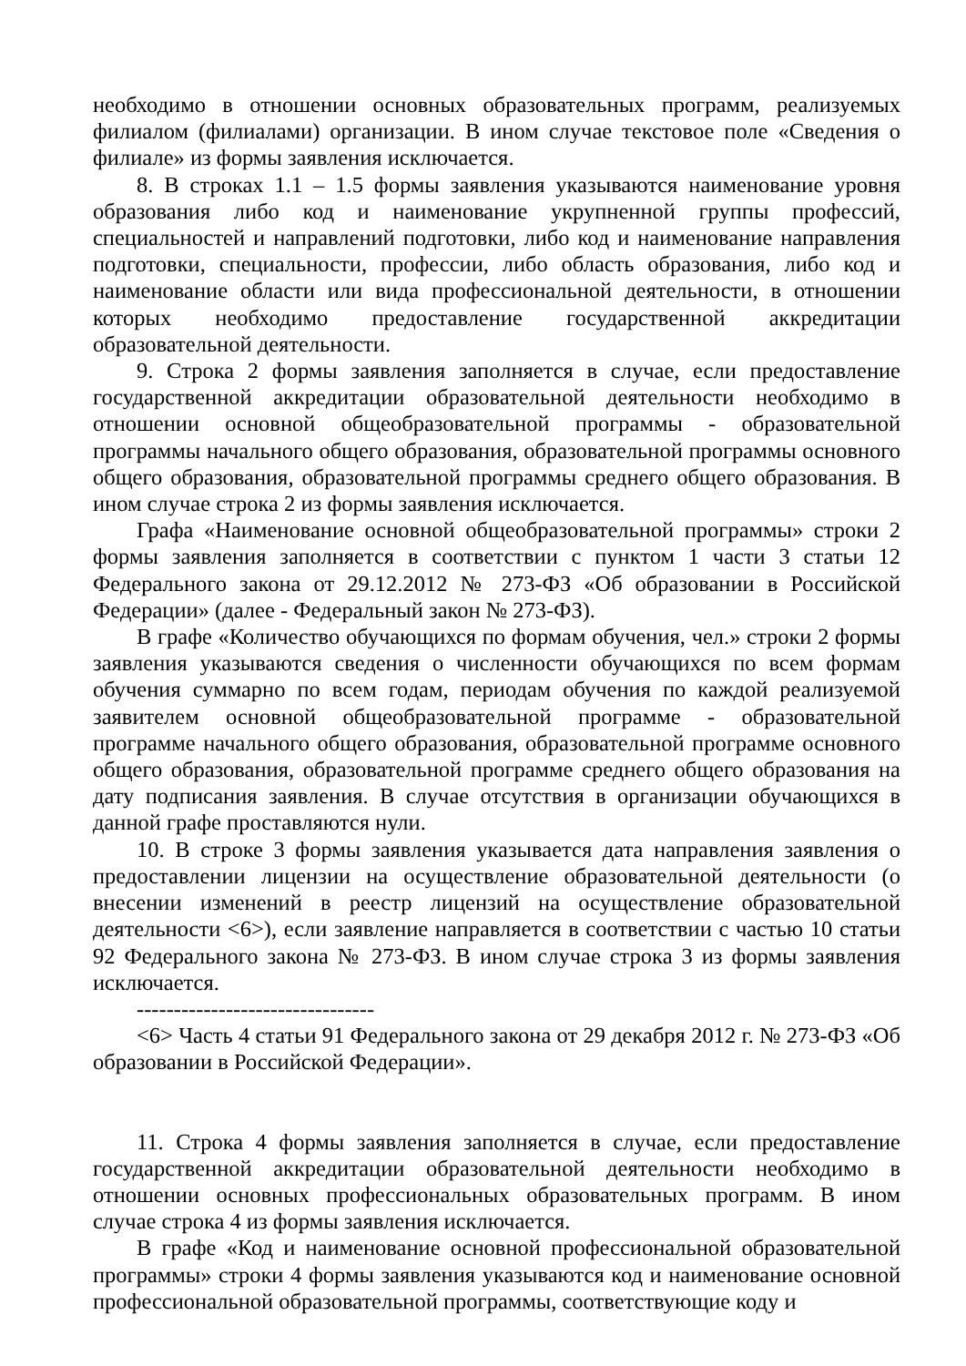необходимо в отношении основных образовательных программ, реализуемых филиалом (филиалами) организации. В ином случае текстовое поле «Сведения о филиале» из формы заявления исключается.
8. В строках 1.1 – 1.5 формы заявления указываются наименование уровня образования либо код и наименование укрупненной группы профессий, специальностей и направлений подготовки, либо код и наименование направления подготовки, специальности, профессии, либо область образования, либо код и наименование области или вида профессиональной деятельности, в отношении которых необходимо предоставление государственной аккредитации образовательной деятельности.
9. Строка 2 формы заявления заполняется в случае, если предоставление государственной аккредитации образовательной деятельности необходимо в отношении основной общеобразовательной программы - образовательной программы начального общего образования, образовательной программы основного общего образования, образовательной программы среднего общего образования. В ином случае строка 2 из формы заявления исключается.
Графа «Наименование основной общеобразовательной программы» строки 2 формы заявления заполняется в соответствии с пунктом 1 части 3 статьи 12 Федерального закона от 29.12.2012 № 273-ФЗ «Об образовании в Российской Федерации» (далее - Федеральный закон № 273-ФЗ).
В графе «Количество обучающихся по формам обучения, чел.» строки 2 формы заявления указываются сведения о численности обучающихся по всем формам обучения суммарно по всем годам, периодам обучения по каждой реализуемой заявителем основной общеобразовательной программе - образовательной программе начального общего образования, образовательной программе основного общего образования, образовательной программе среднего общего образования на дату подписания заявления. В случае отсутствия в организации обучающихся в данной графе проставляются нули.
10. В строке 3 формы заявления указывается дата направления заявления о предоставлении лицензии на осуществление образовательной деятельности (о внесении изменений в реестр лицензий на осуществление образовательной деятельности <6>), если заявление направляется в соответствии с частью 10 статьи 92 Федерального закона № 273-ФЗ. В ином случае строка 3 из формы заявления исключается.
--------------------------------
<6> Часть 4 статьи 91 Федерального закона от 29 декабря 2012 г. № 273-ФЗ «Об образовании в Российской Федерации».
11. Строка 4 формы заявления заполняется в случае, если предоставление государственной аккредитации образовательной деятельности необходимо в отношении основных профессиональных образовательных программ. В ином случае строка 4 из формы заявления исключается.
В графе «Код и наименование основной профессиональной образовательной программы» строки 4 формы заявления указываются код и наименование основной профессиональной образовательной программы, соответствующие коду и